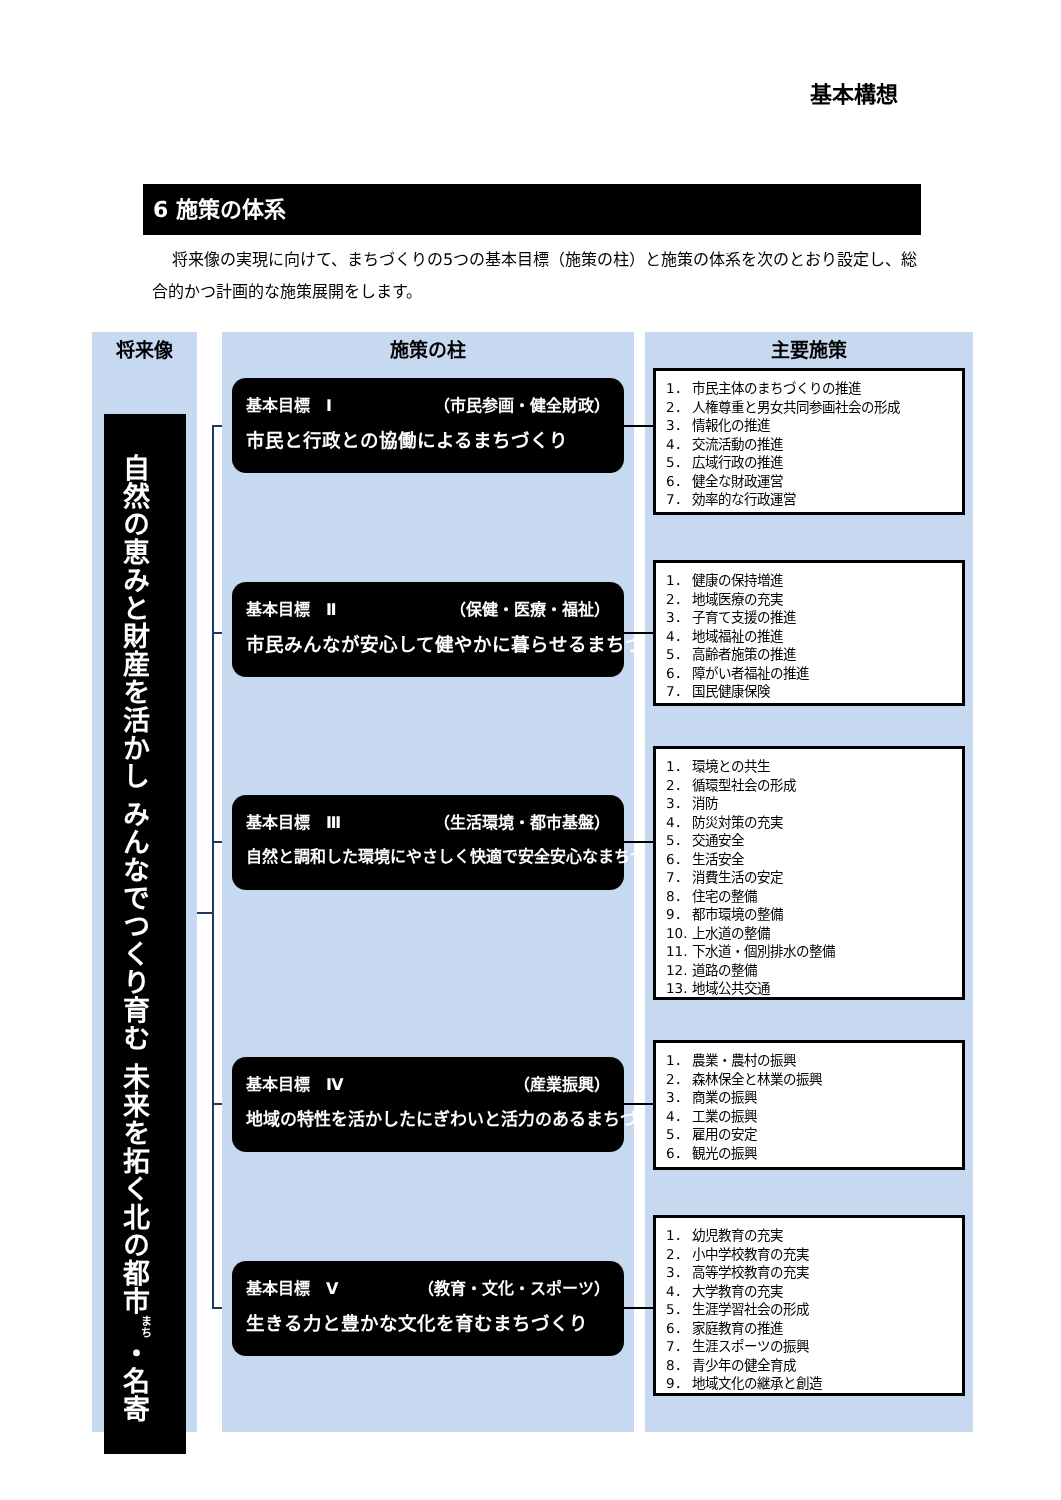基本構想
6 施策の体系
将来像の実現に向けて、まちづくりの5つの基本目標（施策の柱）と施策の体系を次のとおり設定し、総合的かつ計画的な施策展開をします。
将来像
自然の恵みと財産を活かし みんなでつくり育む 未来を拓く北の都市<sup>まち</sup>・名寄
施策の柱
基本目標　Ⅰ （市民参画・健全財政）
市民と行政との協働によるまちづくり
基本目標　Ⅱ （保健・医療・福祉）
市民みんなが安心して健やかに暮らせるまちづくり
基本目標　Ⅲ （生活環境・都市基盤）
自然と調和した環境にやさしく快適で安全安心なまちづくり
基本目標　Ⅳ （産業振興）
地域の特性を活かしたにぎわいと活力のあるまちづくり
基本目標　Ⅴ （教育・文化・スポーツ）
生きる力と豊かな文化を育むまちづくり
主要施策
1． 市民主体のまちづくりの推進
2． 人権尊重と男女共同参画社会の形成
3． 情報化の推進
4． 交流活動の推進
5． 広域行政の推進
6． 健全な財政運営
7． 効率的な行政運営
1． 健康の保持増進
2． 地域医療の充実
3． 子育て支援の推進
4． 地域福祉の推進
5． 高齢者施策の推進
6． 障がい者福祉の推進
7． 国民健康保険
1． 環境との共生
2． 循環型社会の形成
3． 消防
4． 防災対策の充実
5． 交通安全
6． 生活安全
7． 消費生活の安定
8． 住宅の整備
9． 都市環境の整備
10. 上水道の整備
11. 下水道・個別排水の整備
12. 道路の整備
13. 地域公共交通
1． 農業・農村の振興
2． 森林保全と林業の振興
3． 商業の振興
4． 工業の振興
5． 雇用の安定
6． 観光の振興
1． 幼児教育の充実
2． 小中学校教育の充実
3． 高等学校教育の充実
4． 大学教育の充実
5． 生涯学習社会の形成
6． 家庭教育の推進
7． 生涯スポーツの振興
8． 青少年の健全育成
9． 地域文化の継承と創造